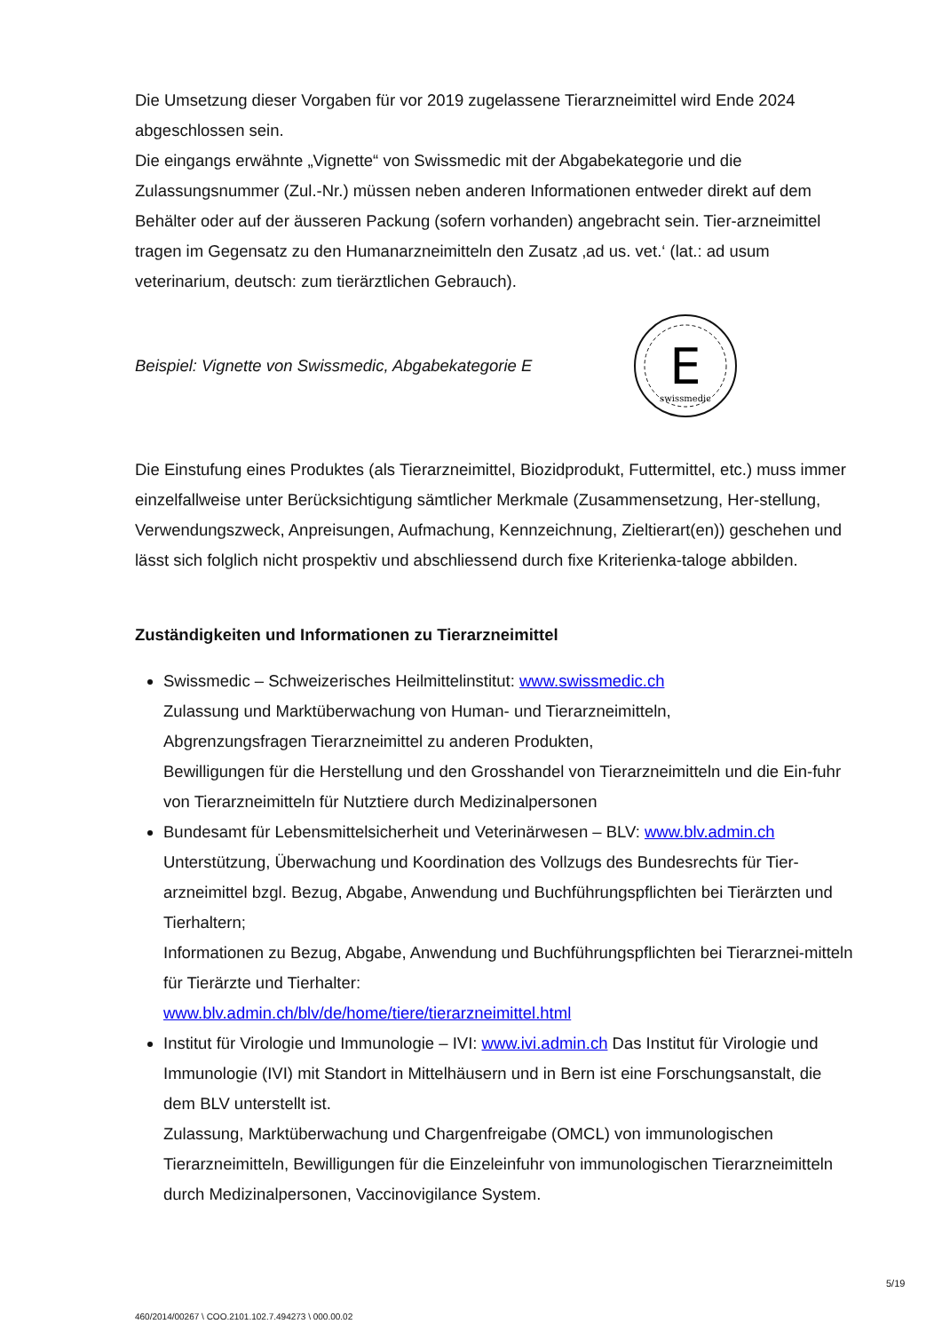Die Umsetzung dieser Vorgaben für vor 2019 zugelassene Tierarzneimittel wird Ende 2024 abgeschlossen sein.
Die eingangs erwähnte „Vignette“ von Swissmedic mit der Abgabekategorie und die Zulassungsnummer (Zul.-Nr.) müssen neben anderen Informationen entweder direkt auf dem Behälter oder auf der äusseren Packung (sofern vorhanden) angebracht sein. Tier-arzneimittel tragen im Gegensatz zu den Humanarzneimitteln den Zusatz ‚ad us. vet.‘ (lat.: ad usum veterinarium, deutsch: zum tierärztlichen Gebrauch).
Beispiel: Vignette von Swissmedic, Abgabekategorie E
E
swissmedic
Die Einstufung eines Produktes (als Tierarzneimittel, Biozidprodukt, Futtermittel, etc.) muss immer einzelfallweise unter Berücksichtigung sämtlicher Merkmale (Zusammensetzung, Her-stellung, Verwendungszweck, Anpreisungen, Aufmachung, Kennzeichnung, Zieltierart(en)) geschehen und lässt sich folglich nicht prospektiv und abschliessend durch fixe Kriterienka-taloge abbilden.
Zuständigkeiten und Informationen zu Tierarzneimittel
Swissmedic – Schweizerisches Heilmittelinstitut: www.swissmedic.ch
Zulassung und Marktüberwachung von Human- und Tierarzneimitteln,
Abgrenzungsfragen Tierarzneimittel zu anderen Produkten,
Bewilligungen für die Herstellung und den Grosshandel von Tierarzneimitteln und die Ein-fuhr von Tierarzneimitteln für Nutztiere durch Medizinalpersonen
Bundesamt für Lebensmittelsicherheit und Veterinärwesen – BLV: www.blv.admin.ch
Unterstützung, Überwachung und Koordination des Vollzugs des Bundesrechts für Tier-arzneimittel bzgl. Bezug, Abgabe, Anwendung und Buchführungspflichten bei Tierärzten und Tierhaltern;
Informationen zu Bezug, Abgabe, Anwendung und Buchführungspflichten bei Tierarznei-mitteln für Tierärzte und Tierhalter:
www.blv.admin.ch/blv/de/home/tiere/tierarzneimittel.html
Institut für Virologie und Immunologie – IVI: www.ivi.admin.ch Das Institut für Virologie und Immunologie (IVI) mit Standort in Mittelhäusern und in Bern ist eine Forschungsanstalt, die dem BLV unterstellt ist.
Zulassung, Marktüberwachung und Chargenfreigabe (OMCL) von immunologischen Tierarzneimitteln, Bewilligungen für die Einzeleinfuhr von immunologischen Tierarzneimitteln durch Medizinalpersonen, Vaccinovigilance System.
5/19
460/2014/00267 \ COO.2101.102.7.494273 \ 000.00.02